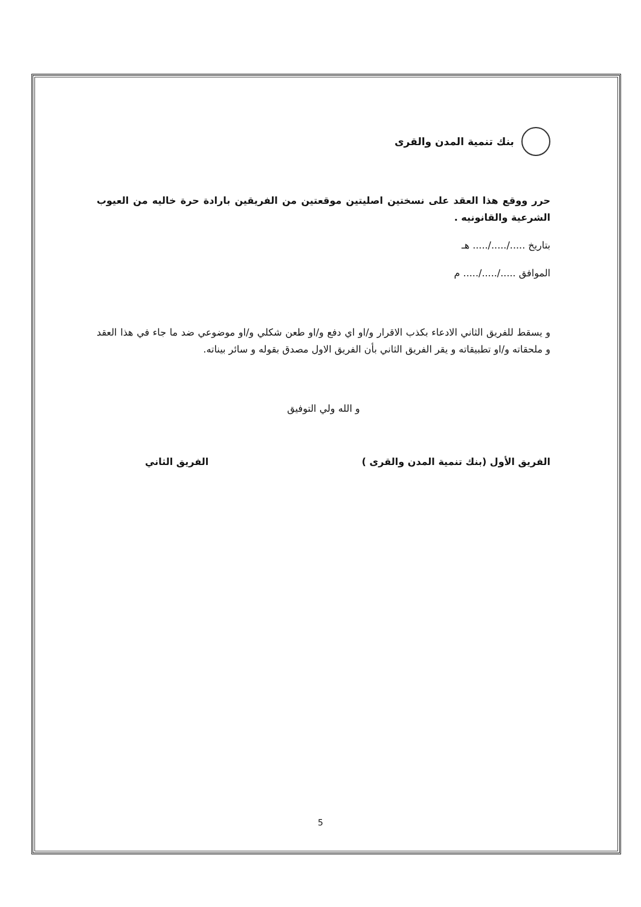بنك تنمية المدن والقرى
حرر ووقع هذا العقد على نسختين اصليتين موقعتين من الفريقين بارادة حرة خاليه من العيوب الشرعية والقانونيه .
بتاريخ ...../...../..... هـ
الموافق ...../...../..... م
و يسقط للفريق الثاني الادعاء بكذب الاقرار و/او اي دفع و/او طعن شكلي و/او موضوعي ضد ما جاء في هذا العقد و ملحقاته و/او تطبيقاته و يقر الفريق الثاني بأن الفريق الاول مصدق بقوله و سائر بيناته.
و الله ولي التوفيق
الفريق الأول (بنك تنمية المدن والقرى ) الفريق الثاني
5